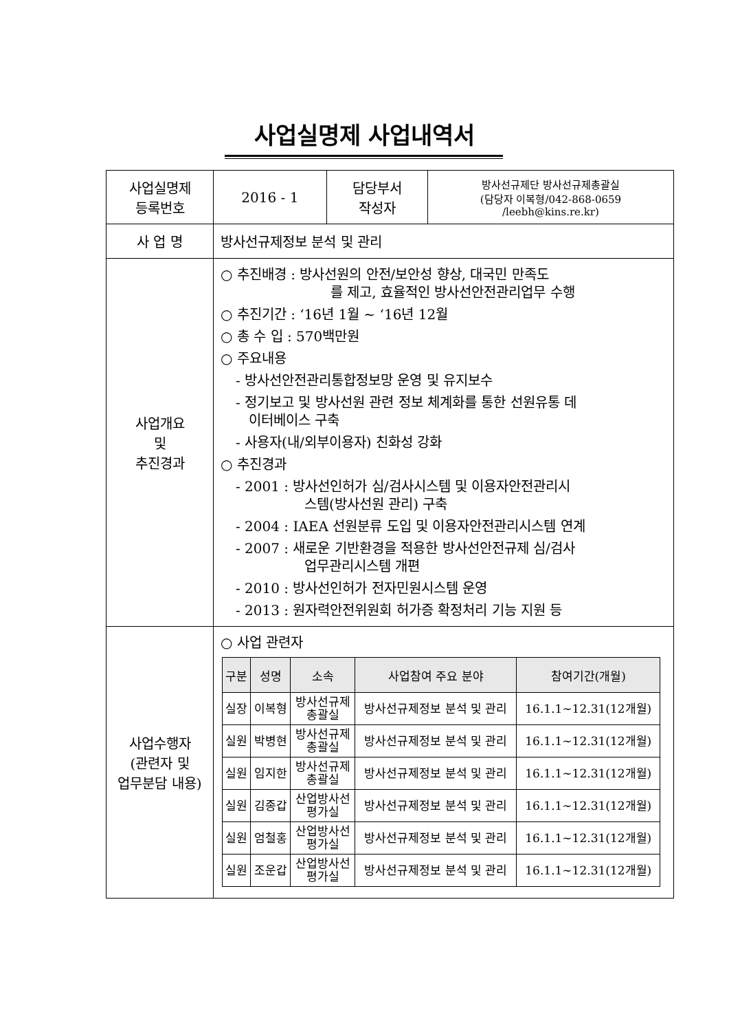사업실명제 사업내역서
| 사업실명제 등록번호 | 2016 - 1 | 담당부서 작성자 | 방사선규제단 방사선규제총괄실 (담당자 이복형/042-868-0659 /leebh@kins.re.kr) |
| 사 업 명 | 방사선규제정보 분석 및 관리 | | |
| 사업개요 및 추진경과 | ○ 추진배경 : 방사선원의 안전/보안성 향상, 대국민 만족도 를 제고, 효율적인 방사선안전관리업무 수행 ○ 추진기간 : ‘16년 1월 ~ ‘16년 12월 ○ 총 수 입 : 570백만원 ○ 주요내용 - 방사선안전관리통합정보망 운영 및 유지보수 - 정기보고 및 방사선원 관련 정보 체계화를 통한 선원유통 데 이터베이스 구축 - 사용자(내/외부이용자) 친화성 강화 ○ 추진경과 - 2001 : 방사선인허가 심/검사시스템 및 이용자안전관리시 스템(방사선원 관리) 구축 - 2004 : IAEA 선원분류 도입 및 이용자안전관리시스템 연계 - 2007 : 새로운 기반환경을 적용한 방사선안전규제 심/검사 업무관리시스템 개편 - 2010 : 방사선인허가 전자민원시스템 운영 - 2013 : 원자력안전위원회 허가증 확정처리 기능 지원 등 | | |
| 사업수행자 (관련자 및 업무분담 내용) | ○ 사업 관련자 / 구분 / 성명 / 소속 / 사업참여 주요 분야 / 참여기간(개월) / / --- / --- / --- / --- / --- / / 실장 / 이복형 / 방사선규제 총괄실 / 방사선규제정보 분석 및 관리 / 16.1.1~12.31(12개월) / / 실원 / 박병현 / 방사선규제 총괄실 / 방사선규제정보 분석 및 관리 / 16.1.1~12.31(12개월) / / 실원 / 임지한 / 방사선규제 총괄실 / 방사선규제정보 분석 및 관리 / 16.1.1~12.31(12개월) / / 실원 / 김종갑 / 산업방사선 평가실 / 방사선규제정보 분석 및 관리 / 16.1.1~12.31(12개월) / / 실원 / 엄철홍 / 산업방사선 평가실 / 방사선규제정보 분석 및 관리 / 16.1.1~12.31(12개월) / / 실원 / 조운갑 / 산업방사선 평가실 / 방사선규제정보 분석 및 관리 / 16.1.1~12.31(12개월) / | | |